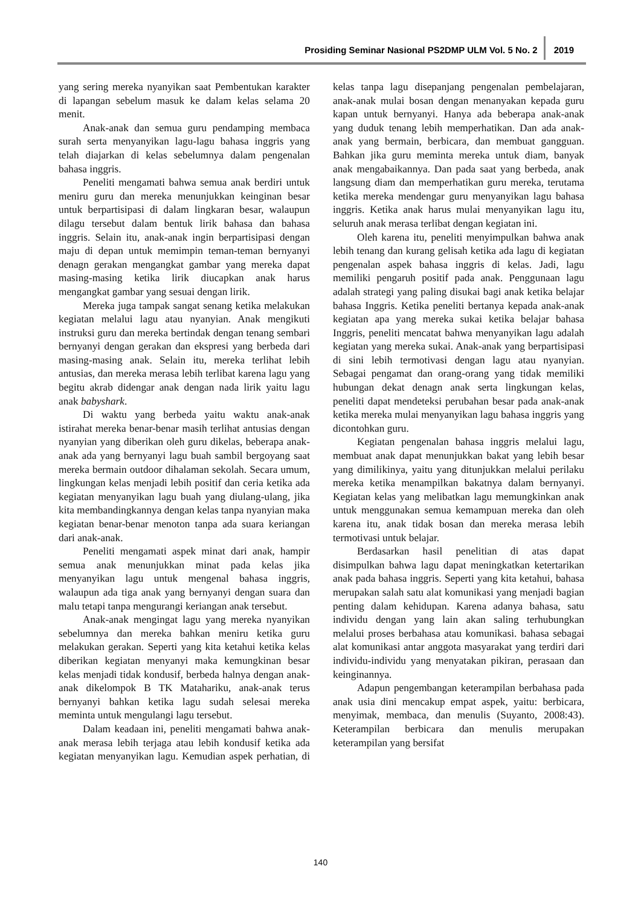Prosiding Seminar Nasional PS2DMP ULM Vol. 5 No. 2 2019
yang sering mereka nyanyikan saat Pembentukan karakter di lapangan sebelum masuk ke dalam kelas selama 20 menit.
Anak-anak dan semua guru pendamping membaca surah serta menyanyikan lagu-lagu bahasa inggris yang telah diajarkan di kelas sebelumnya dalam pengenalan bahasa inggris.
Peneliti mengamati bahwa semua anak berdiri untuk meniru guru dan mereka menunjukkan keinginan besar untuk berpartisipasi di dalam lingkaran besar, walaupun dilagu tersebut dalam bentuk lirik bahasa dan bahasa inggris. Selain itu, anak-anak ingin berpartisipasi dengan maju di depan untuk memimpin teman-teman bernyanyi denagn gerakan mengangkat gambar yang mereka dapat masing-masing ketika lirik diucapkan anak harus mengangkat gambar yang sesuai dengan lirik.
Mereka juga tampak sangat senang ketika melakukan kegiatan melalui lagu atau nyanyian. Anak mengikuti instruksi guru dan mereka bertindak dengan tenang sembari bernyanyi dengan gerakan dan ekspresi yang berbeda dari masing-masing anak. Selain itu, mereka terlihat lebih antusias, dan mereka merasa lebih terlibat karena lagu yang begitu akrab didengar anak dengan nada lirik yaitu lagu anak babyshark.
Di waktu yang berbeda yaitu waktu anak-anak istirahat mereka benar-benar masih terlihat antusias dengan nyanyian yang diberikan oleh guru dikelas, beberapa anak-anak ada yang bernyanyi lagu buah sambil bergoyang saat mereka bermain outdoor dihalaman sekolah. Secara umum, lingkungan kelas menjadi lebih positif dan ceria ketika ada kegiatan menyanyikan lagu buah yang diulang-ulang, jika kita membandingkannya dengan kelas tanpa nyanyian maka kegiatan benar-benar menoton tanpa ada suara keriangan dari anak-anak.
Peneliti mengamati aspek minat dari anak, hampir semua anak menunjukkan minat pada kelas jika menyanyikan lagu untuk mengenal bahasa inggris, walaupun ada tiga anak yang bernyanyi dengan suara dan malu tetapi tanpa mengurangi keriangan anak tersebut.
Anak-anak mengingat lagu yang mereka nyanyikan sebelumnya dan mereka bahkan meniru ketika guru melakukan gerakan. Seperti yang kita ketahui ketika kelas diberikan kegiatan menyanyi maka kemungkinan besar kelas menjadi tidak kondusif, berbeda halnya dengan anak-anak dikelompok B TK Matahariku, anak-anak terus bernyanyi bahkan ketika lagu sudah selesai mereka meminta untuk mengulangi lagu tersebut.
Dalam keadaan ini, peneliti mengamati bahwa anak-anak merasa lebih terjaga atau lebih kondusif ketika ada kegiatan menyanyikan lagu. Kemudian aspek perhatian, di kelas tanpa lagu disepanjang pengenalan pembelajaran, anak-anak mulai bosan dengan menanyakan kepada guru kapan untuk bernyanyi. Hanya ada beberapa anak-anak yang duduk tenang lebih memperhatikan. Dan ada anak-anak yang bermain, berbicara, dan membuat gangguan. Bahkan jika guru meminta mereka untuk diam, banyak anak mengabaikannya. Dan pada saat yang berbeda, anak langsung diam dan memperhatikan guru mereka, terutama ketika mereka mendengar guru menyanyikan lagu bahasa inggris. Ketika anak harus mulai menyanyikan lagu itu, seluruh anak merasa terlibat dengan kegiatan ini.
Oleh karena itu, peneliti menyimpulkan bahwa anak lebih tenang dan kurang gelisah ketika ada lagu di kegiatan pengenalan aspek bahasa inggris di kelas. Jadi, lagu memiliki pengaruh positif pada anak. Penggunaan lagu adalah strategi yang paling disukai bagi anak ketika belajar bahasa Inggris. Ketika peneliti bertanya kepada anak-anak kegiatan apa yang mereka sukai ketika belajar bahasa Inggris, peneliti mencatat bahwa menyanyikan lagu adalah kegiatan yang mereka sukai. Anak-anak yang berpartisipasi di sini lebih termotivasi dengan lagu atau nyanyian. Sebagai pengamat dan orang-orang yang tidak memiliki hubungan dekat denagn anak serta lingkungan kelas, peneliti dapat mendeteksi perubahan besar pada anak-anak ketika mereka mulai menyanyikan lagu bahasa inggris yang dicontohkan guru.
Kegiatan pengenalan bahasa inggris melalui lagu, membuat anak dapat menunjukkan bakat yang lebih besar yang dimilikinya, yaitu yang ditunjukkan melalui perilaku mereka ketika menampilkan bakatnya dalam bernyanyi. Kegiatan kelas yang melibatkan lagu memungkinkan anak untuk menggunakan semua kemampuan mereka dan oleh karena itu, anak tidak bosan dan mereka merasa lebih termotivasi untuk belajar.
Berdasarkan hasil penelitian di atas dapat disimpulkan bahwa lagu dapat meningkatkan ketertarikan anak pada bahasa inggris. Seperti yang kita ketahui, bahasa merupakan salah satu alat komunikasi yang menjadi bagian penting dalam kehidupan. Karena adanya bahasa, satu individu dengan yang lain akan saling terhubungkan melalui proses berbahasa atau komunikasi. bahasa sebagai alat komunikasi antar anggota masyarakat yang terdiri dari individu-individu yang menyatakan pikiran, perasaan dan keinginannya.
Adapun pengembangan keterampilan berbahasa pada anak usia dini mencakup empat aspek, yaitu: berbicara, menyimak, membaca, dan menulis (Suyanto, 2008:43). Keterampilan berbicara dan menulis merupakan keterampilan yang bersifat
140